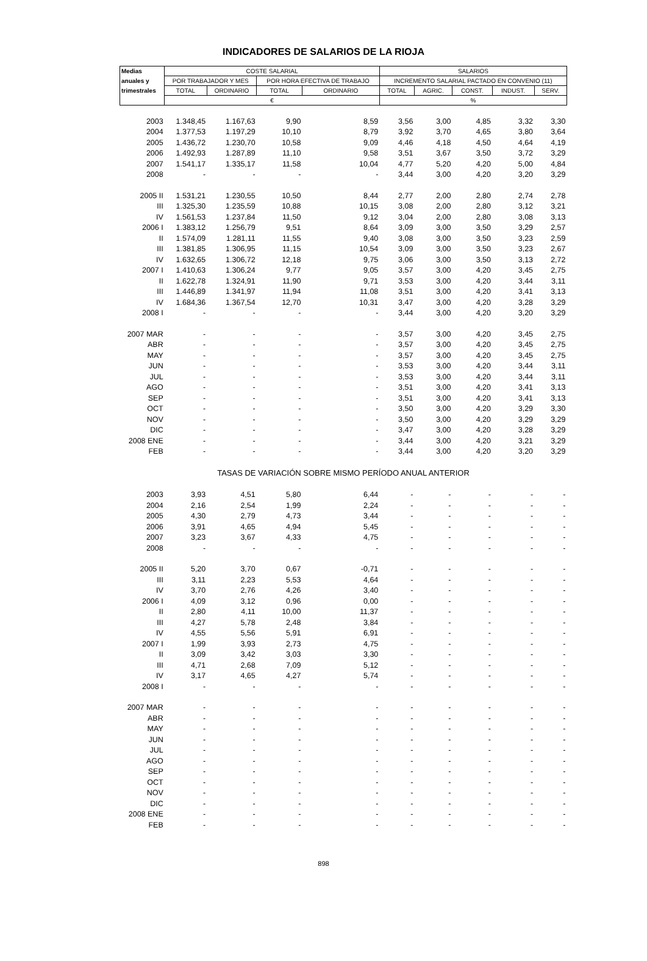INDICADORES DE SALARIOS DE LA RIOJA
| Medias | COSTE SALARIAL | | | | SALARIOS | | | | |
| --- | --- | --- | --- | --- | --- | --- | --- | --- | --- |
| anuales y | POR TRABAJADOR Y MES | | POR HORA EFECTIVA DE TRABAJO | | INCREMENTO SALARIAL PACTADO EN CONVENIO (11) | | | | |
| trimestrales | TOTAL | ORDINARIO | TOTAL | ORDINARIO | TOTAL | AGRIC. | CONST. | INDUST. | SERV. |
| | € | | | | % | | | | |
| 2003 | 1.348,45 | 1.167,63 | 9,90 | 8,59 | 3,56 | 3,00 | 4,85 | 3,32 | 3,30 |
| 2004 | 1.377,53 | 1.197,29 | 10,10 | 8,79 | 3,92 | 3,70 | 4,65 | 3,80 | 3,64 |
| 2005 | 1.436,72 | 1.230,70 | 10,58 | 9,09 | 4,46 | 4,18 | 4,50 | 4,64 | 4,19 |
| 2006 | 1.492,93 | 1.287,89 | 11,10 | 9,58 | 3,51 | 3,67 | 3,50 | 3,72 | 3,29 |
| 2007 | 1.541,17 | 1.335,17 | 11,58 | 10,04 | 4,77 | 5,20 | 4,20 | 5,00 | 4,84 |
| 2008 | - | - | - | - | 3,44 | 3,00 | 4,20 | 3,20 | 3,29 |
| 2005 II | 1.531,21 | 1.230,55 | 10,50 | 8,44 | 2,77 | 2,00 | 2,80 | 2,74 | 2,78 |
| III | 1.325,30 | 1.235,59 | 10,88 | 10,15 | 3,08 | 2,00 | 2,80 | 3,12 | 3,21 |
| IV | 1.561,53 | 1.237,84 | 11,50 | 9,12 | 3,04 | 2,00 | 2,80 | 3,08 | 3,13 |
| 2006 I | 1.383,12 | 1.256,79 | 9,51 | 8,64 | 3,09 | 3,00 | 3,50 | 3,29 | 2,57 |
| II | 1.574,09 | 1.281,11 | 11,55 | 9,40 | 3,08 | 3,00 | 3,50 | 3,23 | 2,59 |
| III | 1.381,85 | 1.306,95 | 11,15 | 10,54 | 3,09 | 3,00 | 3,50 | 3,23 | 2,67 |
| IV | 1.632,65 | 1.306,72 | 12,18 | 9,75 | 3,06 | 3,00 | 3,50 | 3,13 | 2,72 |
| 2007 I | 1.410,63 | 1.306,24 | 9,77 | 9,05 | 3,57 | 3,00 | 4,20 | 3,45 | 2,75 |
| II | 1.622,78 | 1.324,91 | 11,90 | 9,71 | 3,53 | 3,00 | 4,20 | 3,44 | 3,11 |
| III | 1.446,89 | 1.341,97 | 11,94 | 11,08 | 3,51 | 3,00 | 4,20 | 3,41 | 3,13 |
| IV | 1.684,36 | 1.367,54 | 12,70 | 10,31 | 3,47 | 3,00 | 4,20 | 3,28 | 3,29 |
| 2008 I | - | - | - | - | 3,44 | 3,00 | 4,20 | 3,20 | 3,29 |
| 2007 MAR | - | - | - | - | 3,57 | 3,00 | 4,20 | 3,45 | 2,75 |
| ABR | - | - | - | - | 3,57 | 3,00 | 4,20 | 3,45 | 2,75 |
| MAY | - | - | - | - | 3,57 | 3,00 | 4,20 | 3,45 | 2,75 |
| JUN | - | - | - | - | 3,53 | 3,00 | 4,20 | 3,44 | 3,11 |
| JUL | - | - | - | - | 3,53 | 3,00 | 4,20 | 3,44 | 3,11 |
| AGO | - | - | - | - | 3,51 | 3,00 | 4,20 | 3,41 | 3,13 |
| SEP | - | - | - | - | 3,51 | 3,00 | 4,20 | 3,41 | 3,13 |
| OCT | - | - | - | - | 3,50 | 3,00 | 4,20 | 3,29 | 3,30 |
| NOV | - | - | - | - | 3,50 | 3,00 | 4,20 | 3,29 | 3,29 |
| DIC | - | - | - | - | 3,47 | 3,00 | 4,20 | 3,28 | 3,29 |
| 2008 ENE | - | - | - | - | 3,44 | 3,00 | 4,20 | 3,21 | 3,29 |
| FEB | - | - | - | - | 3,44 | 3,00 | 4,20 | 3,20 | 3,29 |
| TASAS DE VARIACIÓN SOBRE MISMO PERÍODO ANUAL ANTERIOR | | | | | | | | | |
| 2003 | 3,93 | 4,51 | 5,80 | 6,44 | - | - | - | - | - |
| 2004 | 2,16 | 2,54 | 1,99 | 2,24 | - | - | - | - | - |
| 2005 | 4,30 | 2,79 | 4,73 | 3,44 | - | - | - | - | - |
| 2006 | 3,91 | 4,65 | 4,94 | 5,45 | - | - | - | - | - |
| 2007 | 3,23 | 3,67 | 4,33 | 4,75 | - | - | - | - | - |
| 2008 | - | - | - | - | - | - | - | - | - |
| 2005 II | 5,20 | 3,70 | 0,67 | -0,71 | - | - | - | - | - |
| III | 3,11 | 2,23 | 5,53 | 4,64 | - | - | - | - | - |
| IV | 3,70 | 2,76 | 4,26 | 3,40 | - | - | - | - | - |
| 2006 I | 4,09 | 3,12 | 0,96 | 0,00 | - | - | - | - | - |
| II | 2,80 | 4,11 | 10,00 | 11,37 | - | - | - | - | - |
| III | 4,27 | 5,78 | 2,48 | 3,84 | - | - | - | - | - |
| IV | 4,55 | 5,56 | 5,91 | 6,91 | - | - | - | - | - |
| 2007 I | 1,99 | 3,93 | 2,73 | 4,75 | - | - | - | - | - |
| II | 3,09 | 3,42 | 3,03 | 3,30 | - | - | - | - | - |
| III | 4,71 | 2,68 | 7,09 | 5,12 | - | - | - | - | - |
| IV | 3,17 | 4,65 | 4,27 | 5,74 | - | - | - | - | - |
| 2008 I | - | - | - | - | - | - | - | - | - |
| 2007 MAR | - | - | - | - | - | - | - | - | - |
| ABR | - | - | - | - | - | - | - | - | - |
| MAY | - | - | - | - | - | - | - | - | - |
| JUN | - | - | - | - | - | - | - | - | - |
| JUL | - | - | - | - | - | - | - | - | - |
| AGO | - | - | - | - | - | - | - | - | - |
| SEP | - | - | - | - | - | - | - | - | - |
| OCT | - | - | - | - | - | - | - | - | - |
| NOV | - | - | - | - | - | - | - | - | - |
| DIC | - | - | - | - | - | - | - | - | - |
| 2008 ENE | - | - | - | - | - | - | - | - | - |
| FEB | - | - | - | - | - | - | - | - | - |
898